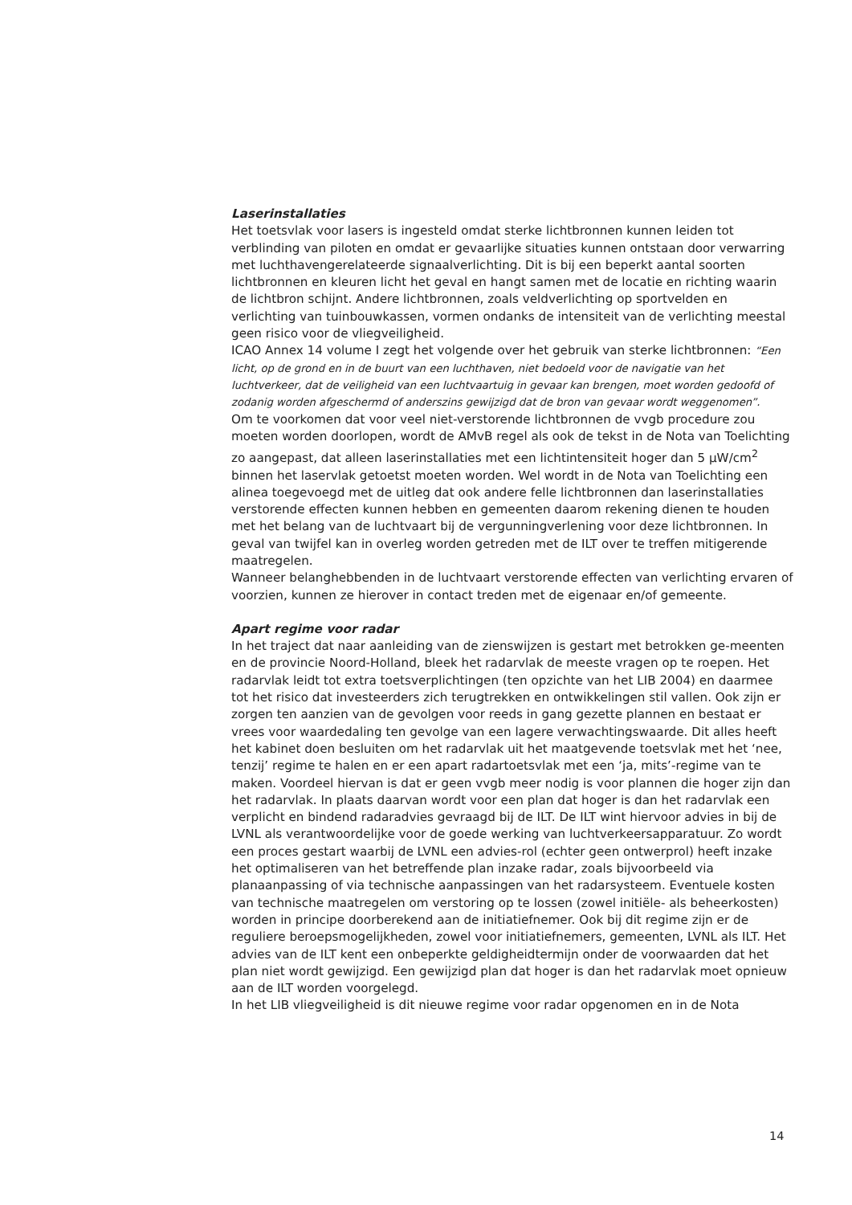Laserinstallaties
Het toetsvlak voor lasers is ingesteld omdat sterke lichtbronnen kunnen leiden tot verblinding van piloten en omdat er gevaarlijke situaties kunnen ontstaan door verwarring met luchthavengerelateerde signaalverlichting. Dit is bij een beperkt aantal soorten lichtbronnen en kleuren licht het geval en hangt samen met de locatie en richting waarin de lichtbron schijnt. Andere lichtbronnen, zoals veldverlichting op sportvelden en verlichting van tuinbouwkassen, vormen ondanks de intensiteit van de verlichting meestal geen risico voor de vliegveiligheid.
ICAO Annex 14 volume I zegt het volgende over het gebruik van sterke lichtbronnen: “Een licht, op de grond en in de buurt van een luchthaven, niet bedoeld voor de navigatie van het luchtverkeer, dat de veiligheid van een luchtvaartuig in gevaar kan brengen, moet worden gedoofd of zodanig worden afgeschermd of anderszins gewijzigd dat de bron van gevaar wordt weggenomen”.
Om te voorkomen dat voor veel niet-verstorende lichtbronnen de vvgb procedure zou moeten worden doorlopen, wordt de AMvB regel als ook de tekst in de Nota van Toelichting zo aangepast, dat alleen laserinstallaties met een lichtintensiteit hoger dan 5 µW/cm<sup>2</sup> binnen het laservlak getoetst moeten worden. Wel wordt in de Nota van Toelichting een alinea toegevoegd met de uitleg dat ook andere felle lichtbronnen dan laserinstallaties verstorende effecten kunnen hebben en gemeenten daarom rekening dienen te houden met het belang van de luchtvaart bij de vergunningverlening voor deze lichtbronnen. In geval van twijfel kan in overleg worden getreden met de ILT over te treffen mitigerende maatregelen.
Wanneer belanghebbenden in de luchtvaart verstorende effecten van verlichting ervaren of voorzien, kunnen ze hierover in contact treden met de eigenaar en/of gemeente.
Apart regime voor radar
In het traject dat naar aanleiding van de zienswijzen is gestart met betrokken ge-meenten en de provincie Noord-Holland, bleek het radarvlak de meeste vragen op te roepen. Het radarvlak leidt tot extra toetsverplichtingen (ten opzichte van het LIB 2004) en daarmee tot het risico dat investeerders zich terugtrekken en ontwikkelingen stil vallen. Ook zijn er zorgen ten aanzien van de gevolgen voor reeds in gang gezette plannen en bestaat er vrees voor waardedaling ten gevolge van een lagere verwachtingswaarde. Dit alles heeft het kabinet doen besluiten om het radarvlak uit het maatgevende toetsvlak met het ‘nee, tenzij’ regime te halen en er een apart radartoetsvlak met een ‘ja, mits’-regime van te maken. Voordeel hiervan is dat er geen vvgb meer nodig is voor plannen die hoger zijn dan het radarvlak. In plaats daarvan wordt voor een plan dat hoger is dan het radarvlak een verplicht en bindend radaradvies gevraagd bij de ILT. De ILT wint hiervoor advies in bij de LVNL als verantwoordelijke voor de goede werking van luchtverkeersapparatuur. Zo wordt een proces gestart waarbij de LVNL een advies-rol (echter geen ontwerprol) heeft inzake het optimaliseren van het betreffende plan inzake radar, zoals bijvoorbeeld via planaanpassing of via technische aanpassingen van het radarsysteem. Eventuele kosten van technische maatregelen om verstoring op te lossen (zowel initiële- als beheerkosten) worden in principe doorberekend aan de initiatiefnemer. Ook bij dit regime zijn er de reguliere beroepsmogelijkheden, zowel voor initiatiefnemers, gemeenten, LVNL als ILT. Het advies van de ILT kent een onbeperkte geldigheidtermijn onder de voorwaarden dat het plan niet wordt gewijzigd. Een gewijzigd plan dat hoger is dan het radarvlak moet opnieuw aan de ILT worden voorgelegd.
In het LIB vliegveiligheid is dit nieuwe regime voor radar opgenomen en in de Nota
14